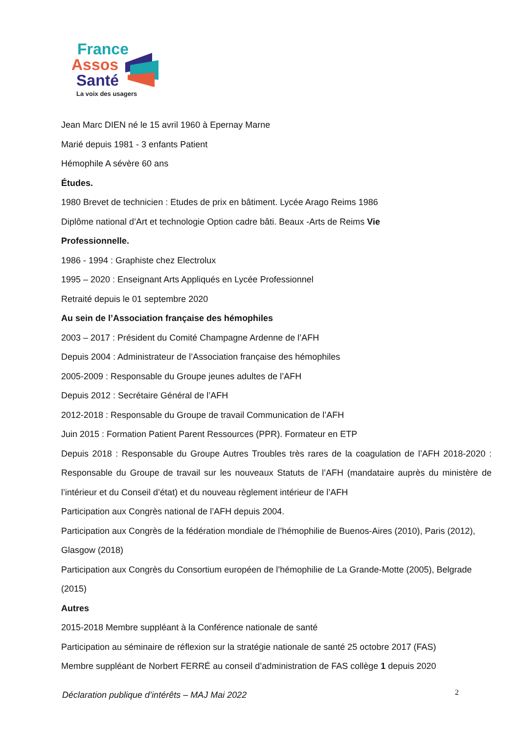France
Assos
Santé
La voix des usagers
Jean Marc DIEN né le 15 avril 1960 à Epernay Marne
Marié depuis 1981 - 3 enfants Patient
Hémophile A sévère 60 ans
Études.
1980 Brevet de technicien : Etudes de prix en bâtiment. Lycée Arago Reims 1986
Diplôme national d’Art et technologie Option cadre bâti. Beaux -Arts de Reims Vie
Professionnelle.
1986 - 1994 : Graphiste chez Electrolux
1995 – 2020 : Enseignant Arts Appliqués en Lycée Professionnel
Retraité depuis le 01 septembre 2020
Au sein de l’Association française des hémophiles
2003 – 2017 : Président du Comité Champagne Ardenne de l’AFH
Depuis 2004 : Administrateur de l’Association française des hémophiles
2005-2009 : Responsable du Groupe jeunes adultes de l’AFH
Depuis 2012 : Secrétaire Général de l’AFH
2012-2018 : Responsable du Groupe de travail Communication de l’AFH
Juin 2015 : Formation Patient Parent Ressources (PPR). Formateur en ETP
Depuis 2018 : Responsable du Groupe Autres Troubles très rares de la coagulation de l’AFH 2018-2020 : Responsable du Groupe de travail sur les nouveaux Statuts de l’AFH (mandataire auprès du ministère de l’intérieur et du Conseil d’état) et du nouveau règlement intérieur de l’AFH
Participation aux Congrès national de l’AFH depuis 2004.
Participation aux Congrès de la fédération mondiale de l’hémophilie de Buenos-Aires (2010), Paris (2012), Glasgow (2018)
Participation aux Congrès du Consortium européen de l’hémophilie de La Grande-Motte (2005), Belgrade (2015)
Autres
2015-2018 Membre suppléant à la Conférence nationale de santé
Participation au séminaire de réflexion sur la stratégie nationale de santé 25 octobre 2017 (FAS)
Membre suppléant de Norbert FERRÉ au conseil d’administration de FAS collège 1 depuis 2020
Déclaration publique d’intérêts – MAJ Mai 2022
2